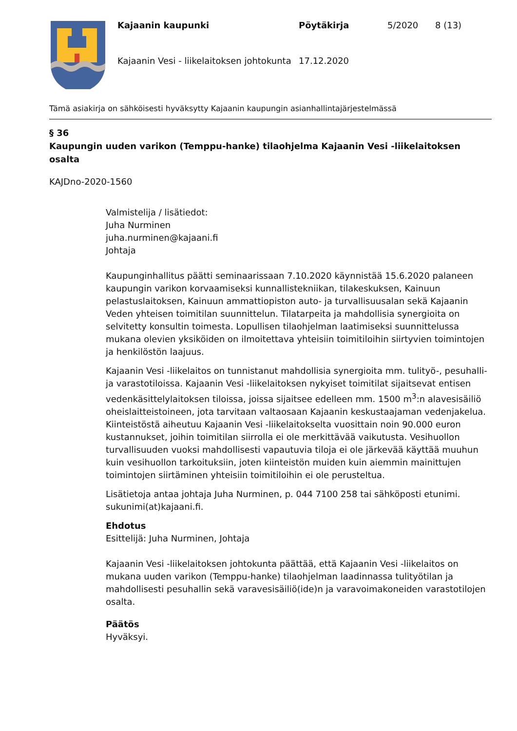Kajaanin kaupunki
Pöytäkirja
5/2020
8 (13)
Kajaanin Vesi - liikelaitoksen johtokunta
17.12.2020
Tämä asiakirja on sähköisesti hyväksytty Kajaanin kaupungin asianhallintajärjestelmässä
§ 36
Kaupungin uuden varikon (Temppu-hanke) tilaohjelma Kajaanin Vesi -liikelaitoksen osalta
KAJDno-2020-1560
Valmistelija / lisätiedot:
Juha Nurminen
juha.nurminen@kajaani.fi
Johtaja
Kaupunginhallitus päätti seminaarissaan 7.10.2020 käynnistää 15.6.2020 palaneen kaupungin varikon korvaamiseksi kunnallistekniikan, tilakeskuksen, Kainuun pelastuslaitoksen, Kainuun ammattiopiston auto- ja turvallisuusalan sekä Kajaanin Veden yhteisen toimitilan suunnittelun. Tilatarpeita ja mahdollisia synergioita on selvitetty konsultin toimesta. Lopullisen tilaohjelman laatimiseksi suunnittelussa mukana olevien yksiköiden on ilmoitettava yhteisiin toimitiloihin siirtyvien toimintojen ja henkilöstön laajuus.
Kajaanin Vesi -liikelaitos on tunnistanut mahdollisia synergioita mm. tulityö-, pesuhalli- ja varastotiloissa. Kajaanin Vesi -liikelaitoksen nykyiset toimitilat sijaitsevat entisen vedenkäsittelylaitoksen tiloissa, joissa sijaitsee edelleen mm. 1500 m<sup>3</sup>:n alavesisäiliö oheislaitteistoineen, jota tarvitaan valtaosaan Kajaanin keskustaajaman vedenjakelua. Kiinteistöstä aiheutuu Kajaanin Vesi -liikelaitokselta vuosittain noin 90.000 euron kustannukset, joihin toimitilan siirrolla ei ole merkittävää vaikutusta. Vesihuollon turvallisuuden vuoksi mahdollisesti vapautuvia tiloja ei ole järkevää käyttää muuhun kuin vesihuollon tarkoituksiin, joten kiinteistön muiden kuin aiemmin mainittujen toimintojen siirtäminen yhteisiin toimitiloihin ei ole perusteltua.
Lisätietoja antaa johtaja Juha Nurminen, p. 044 7100 258 tai sähköposti etunimi. sukunimi(at)kajaani.fi.
Ehdotus
Esittelijä: Juha Nurminen, Johtaja
Kajaanin Vesi -liikelaitoksen johtokunta päättää, että Kajaanin Vesi -liikelaitos on mukana uuden varikon (Temppu-hanke) tilaohjelman laadinnassa tulityötilan ja mahdollisesti pesuhallin sekä varavesisäiliö(ide)n ja varavoimakoneiden varastotilojen osalta.
Päätös
Hyväksyi.